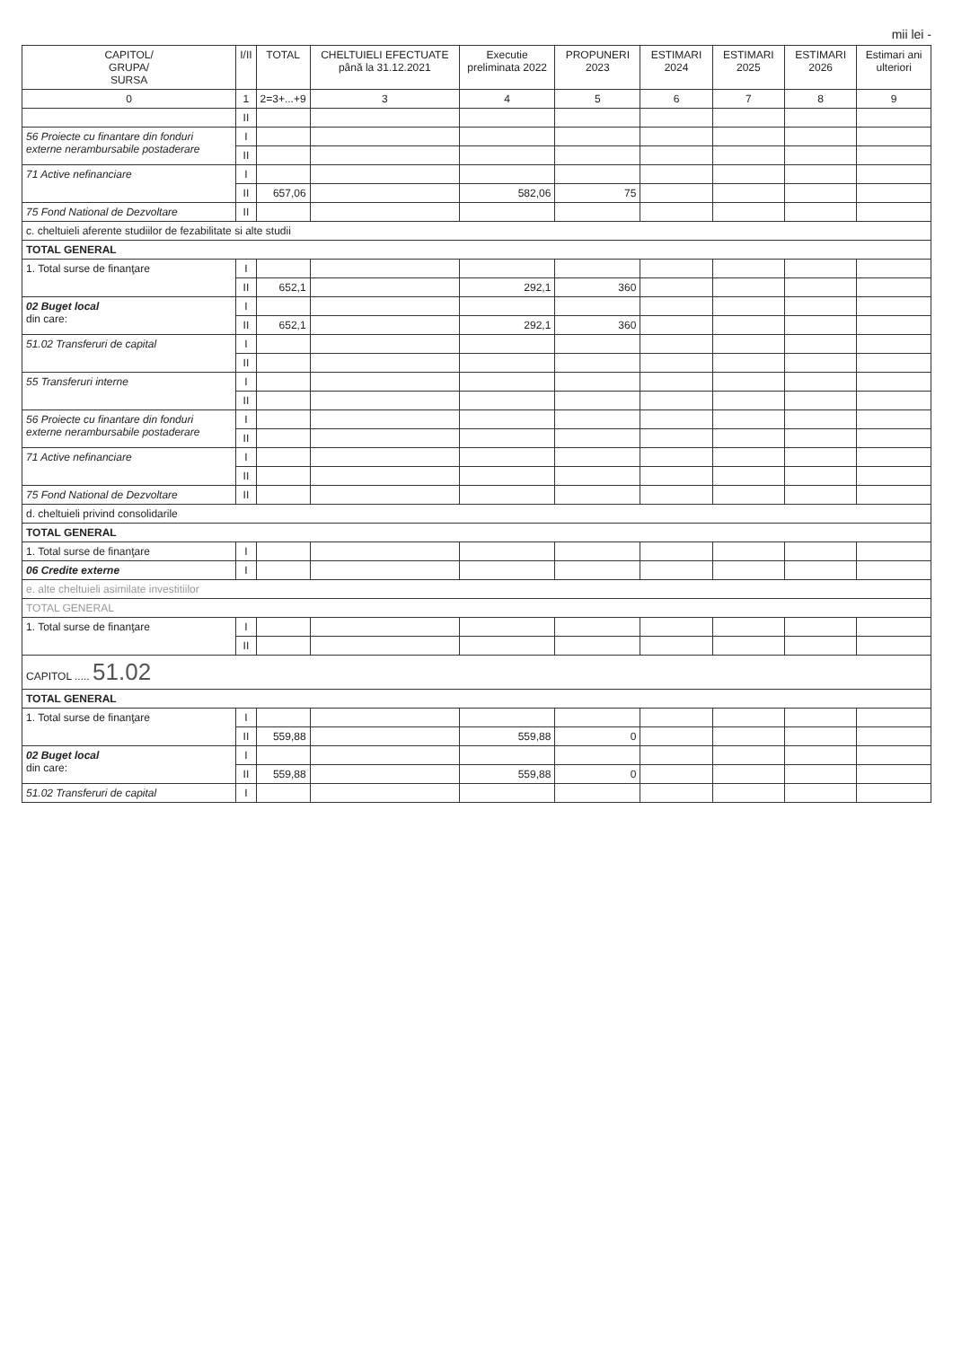mii lei -
| CAPITOL/ GRUPA/ SURSA | I/II | TOTAL | CHELTUIELI EFECTUATE până la 31.12.2021 | Executie preliminata 2022 | PROPUNERI 2023 | ESTIMARI 2024 | ESTIMARI 2025 | ESTIMARI 2026 | Estimari ani ulteriori |
| --- | --- | --- | --- | --- | --- | --- | --- | --- | --- |
| 0 | 1 | 2=3+...+9 | 3 | 4 | 5 | 6 | 7 | 8 | 9 |
| | II | | | | | | | | |
| 56 Proiecte cu finantare din fonduri externe nerambursabile postaderare | I | | | | | | | | |
| | II | | | | | | | | |
| 71 Active nefinanciare | I | | | | | | | | |
| | II | 657,06 | | 582,06 | 75 | | | | |
| 75 Fond National de Dezvoltare | II | | | | | | | | |
| c. cheltuieli aferente studiilor de fezabilitate si alte studii | | | | | | | | | |
| TOTAL GENERAL | | | | | | | | | |
| 1. Total surse de finanţare | I | | | | | | | | |
| | II | 652,1 | | 292,1 | 360 | | | | |
| 02 Buget local din care: | I | | | | | | | | |
| | II | 652,1 | | 292,1 | 360 | | | | |
| 51.02 Transferuri de capital | I | | | | | | | | |
| | II | | | | | | | | |
| 55 Transferuri interne | I | | | | | | | | |
| | II | | | | | | | | |
| 56 Proiecte cu finantare din fonduri externe nerambursabile postaderare | I | | | | | | | | |
| | II | | | | | | | | |
| 71 Active nefinanciare | I | | | | | | | | |
| | II | | | | | | | | |
| 75 Fond National de Dezvoltare | II | | | | | | | | |
| d. cheltuieli privind consolidarile | | | | | | | | | |
| TOTAL GENERAL | | | | | | | | | |
| 1. Total surse de finanţare | I | | | | | | | | |
| 06 Credite externe | I | | | | | | | | |
| e. alte cheltuieli asimilate investitiilor | | | | | | | | | |
| TOTAL GENERAL | | | | | | | | | |
| 1. Total surse de finanţare | I | | | | | | | | |
| | II | | | | | | | | |
| CAPITOL ..... 51.02 | | | | | | | | | |
| TOTAL GENERAL | | | | | | | | | |
| 1. Total surse de finanţare | I | | | | | | | | |
| | II | 559,88 | | 559,88 | 0 | | | | |
| 02 Buget local din care: | I | | | | | | | | |
| | II | 559,88 | | 559,88 | 0 | | | | |
| 51.02 Transferuri de capital | I | | | | | | | | |